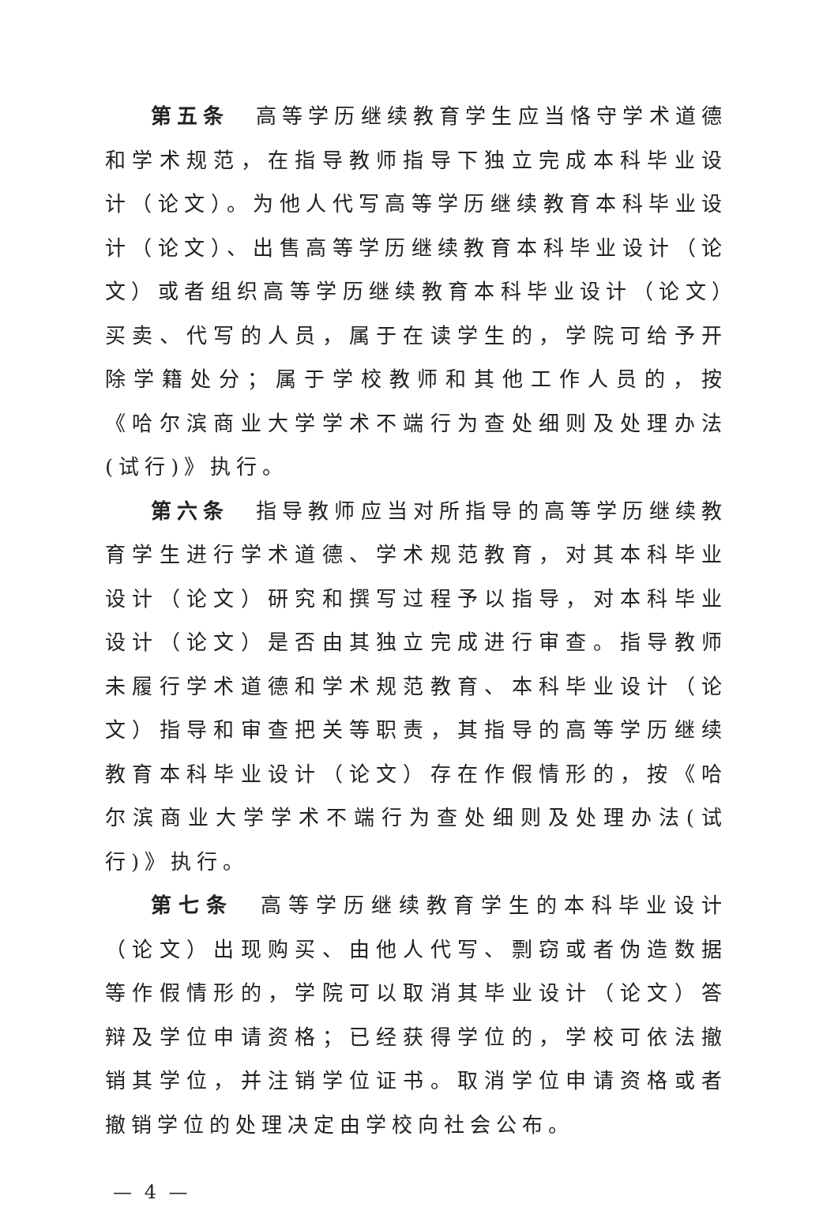第五条　高等学历继续教育学生应当恪守学术道德和学术规范，在指导教师指导下独立完成本科毕业设计（论文）。为他人代写高等学历继续教育本科毕业设计（论文）、出售高等学历继续教育本科毕业设计（论文）或者组织高等学历继续教育本科毕业设计（论文）买卖、代写的人员，属于在读学生的，学院可给予开除学籍处分；属于学校教师和其他工作人员的，按《哈尔滨商业大学学术不端行为查处细则及处理办法(试行)》执行。
第六条　指导教师应当对所指导的高等学历继续教育学生进行学术道德、学术规范教育，对其本科毕业设计（论文）研究和撰写过程予以指导，对本科毕业设计（论文）是否由其独立完成进行审查。指导教师未履行学术道德和学术规范教育、本科毕业设计（论文）指导和审查把关等职责，其指导的高等学历继续教育本科毕业设计（论文）存在作假情形的，按《哈尔滨商业大学学术不端行为查处细则及处理办法(试行)》执行。
第七条　高等学历继续教育学生的本科毕业设计（论文）出现购买、由他人代写、剽窃或者伪造数据等作假情形的，学院可以取消其毕业设计（论文）答辩及学位申请资格；已经获得学位的，学校可依法撤销其学位，并注销学位证书。取消学位申请资格或者撤销学位的处理决定由学校向社会公布。
— 4 —